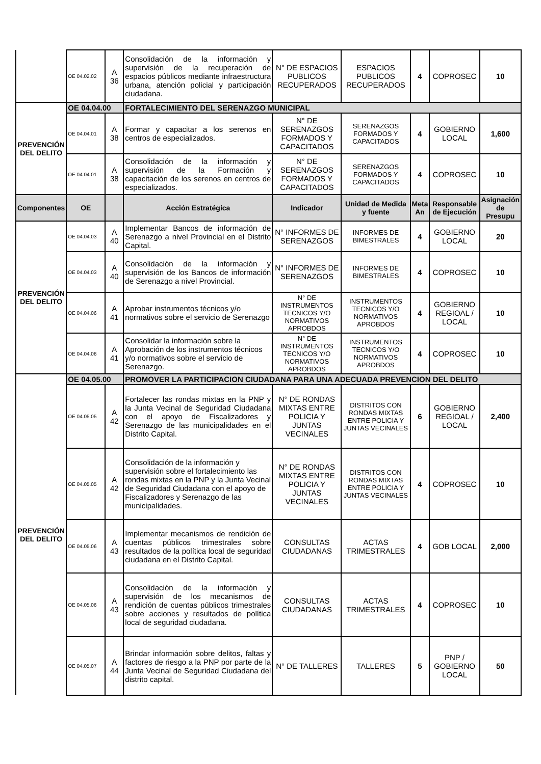| | OE 04.02.02 | A 36 | Consolidación de la información y supervisión de la recuperación de espacios públicos mediante infraestructura urbana, atención policial y participación ciudadana. | N° DE ESPACIOS PUBLICOS RECUPERADOS | ESPACIOS PUBLICOS RECUPERADOS | 4 | COPROSEC | 10 |
| PREVENCIÓN DEL DELITO | OE 04.04.00 | | FORTALECIMIENTO DEL SERENAZGO MUNICIPAL | | | | | |
| | OE 04.04.01 | A 38 | Formar y capacitar a los serenos en centros de especializados. | N° DE SERENAZGOS FORMADOS Y CAPACITADOS | SERENAZGOS FORMADOS Y CAPACITADOS | 4 | GOBIERNO LOCAL | 1,600 |
| | OE 04.04.01 | A 38 | Consolidación de la información y supervisión de la Formación y capacitación de los serenos en centros de especializados. | N° DE SERENAZGOS FORMADOS Y CAPACITADOS | SERENAZGOS FORMADOS Y CAPACITADOS | 4 | COPROSEC | 10 |
| Componentes | OE | | Acción Estratégica | Indicador | Unidad de Medida y fuente | Meta An | Responsable de Ejecución | Asignación de Presupu |
| PREVENCIÓN DEL DELITO | OE 04.04.03 | A 40 | Implementar Bancos de información de Serenazgo a nivel Provincial en el Distrito Capital. | N° INFORMES DE SERENAZGOS | INFORMES DE BIMESTRALES | 4 | GOBIERNO LOCAL | 20 |
| | OE 04.04.03 | A 40 | Consolidación de la información y supervisión de los Bancos de información de Serenazgo a nivel Provincial. | N° INFORMES DE SERENAZGOS | INFORMES DE BIMESTRALES | 4 | COPROSEC | 10 |
| | OE 04.04.06 | A 41 | Aprobar instrumentos técnicos y/o normativos sobre el servicio de Serenazgo | N° DE INSTRUMENTOS TECNICOS Y/O NORMATIVOS APROBDOS | INSTRUMENTOS TECNICOS Y/O NORMATIVOS APROBDOS | 4 | GOBIERNO REGIOAL / LOCAL | 10 |
| | OE 04.04.06 | A 41 | Consolidar la información sobre la Aprobación de los instrumentos técnicos y/o normativos sobre el servicio de Serenazgo. | N° DE INSTRUMENTOS TECNICOS Y/O NORMATIVOS APROBDOS | INSTRUMENTOS TECNICOS Y/O NORMATIVOS APROBDOS | 4 | COPROSEC | 10 |
| PREVENCIÓN DEL DELITO | OE 04.05.00 | | PROMOVER LA PARTICIPACION CIUDADANA PARA UNA ADECUADA PREVENCION DEL DELITO | | | | | |
| | OE 04.05.05 | A 42 | Fortalecer las rondas mixtas en la PNP y la Junta Vecinal de Seguridad Ciudadana con el apoyo de Fiscalizadores y Serenazgo de las municipalidades en el Distrito Capital. | N° DE RONDAS MIXTAS ENTRE POLICIA Y JUNTAS VECINALES | DISTRITOS CON RONDAS MIXTAS ENTRE POLICIA Y JUNTAS VECINALES | 6 | GOBIERNO REGIOAL / LOCAL | 2,400 |
| | OE 04.05.05 | A 42 | Consolidación de la información y supervisión sobre el fortalecimiento las rondas mixtas en la PNP y la Junta Vecinal de Seguridad Ciudadana con el apoyo de Fiscalizadores y Serenazgo de las municipalidades. | N° DE RONDAS MIXTAS ENTRE POLICIA Y JUNTAS VECINALES | DISTRITOS CON RONDAS MIXTAS ENTRE POLICIA Y JUNTAS VECINALES | 4 | COPROSEC | 10 |
| | OE 04.05.06 | A 43 | Implementar mecanismos de rendición de cuentas públicos trimestrales sobre resultados de la política local de seguridad ciudadana en el Distrito Capital. | CONSULTAS CIUDADANAS | ACTAS TRIMESTRALES | 4 | GOB LOCAL | 2,000 |
| | OE 04.05.06 | A 43 | Consolidación de la información y supervisión de los mecanismos de rendición de cuentas públicos trimestrales sobre acciones y resultados de política local de seguridad ciudadana. | CONSULTAS CIUDADANAS | ACTAS TRIMESTRALES | 4 | COPROSEC | 10 |
| | OE 04.05.07 | A 44 | Brindar información sobre delitos, faltas y factores de riesgo a la PNP por parte de la Junta Vecinal de Seguridad Ciudadana del distrito capital. | N° DE TALLERES | TALLERES | 5 | PNP / GOBIERNO LOCAL | 50 |